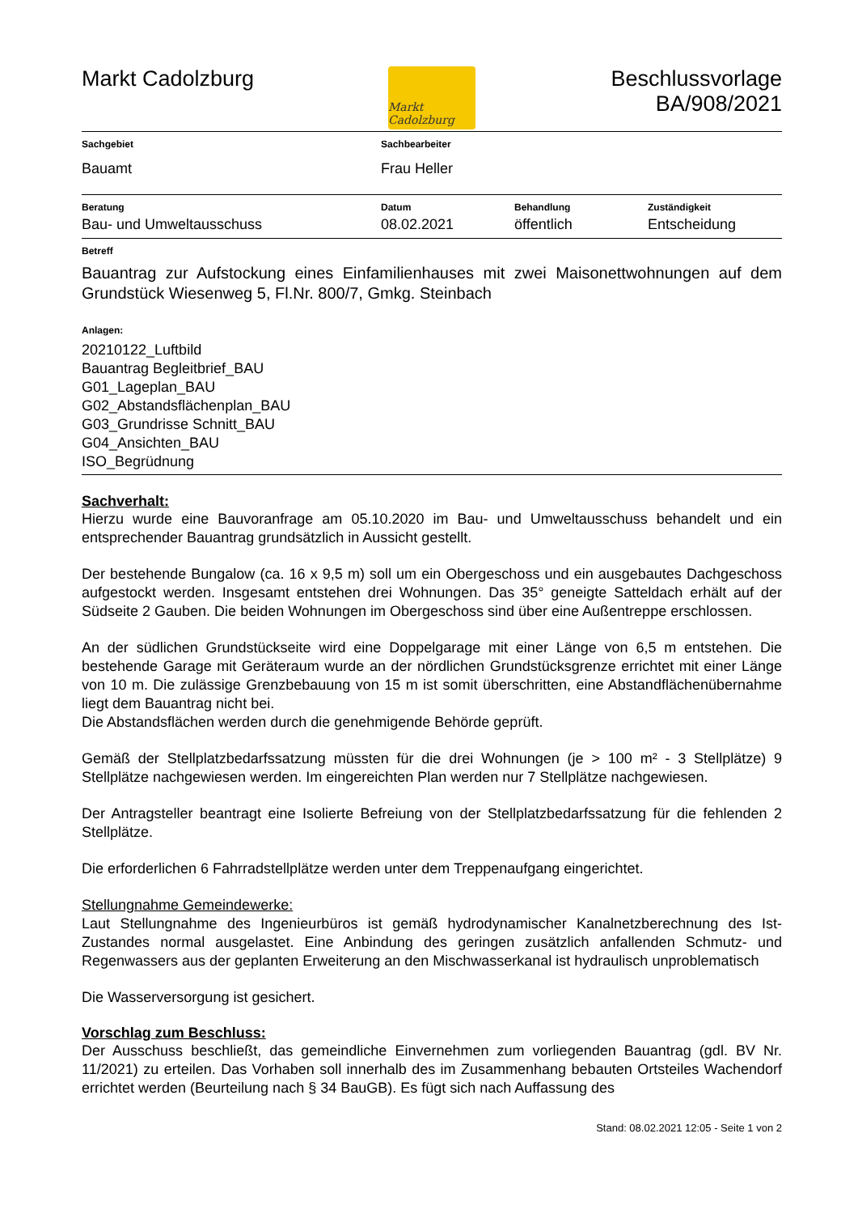Markt Cadolzburg
Markt Cadolzburg
Beschlussvorlage
BA/908/2021
| Sachgebiet | Sachbearbeiter |
| --- | --- |
| Bauamt | Frau Heller |
| Beratung | Datum | Behandlung | Zuständigkeit |
| --- | --- | --- | --- |
| Bau- und Umweltausschuss | 08.02.2021 | öffentlich | Entscheidung |
Betreff
Bauantrag zur Aufstockung eines Einfamilienhauses mit zwei Maisonettwohnungen auf dem Grundstück Wiesenweg 5, Fl.Nr. 800/7, Gmkg. Steinbach
Anlagen:
20210122_Luftbild
Bauantrag Begleitbrief_BAU
G01_Lageplan_BAU
G02_Abstandsflächenplan_BAU
G03_Grundrisse Schnitt_BAU
G04_Ansichten_BAU
ISO_Begrüdnung
Sachverhalt:
Hierzu wurde eine Bauvoranfrage am 05.10.2020 im Bau- und Umweltausschuss behandelt und ein entsprechender Bauantrag grundsätzlich in Aussicht gestellt.
Der bestehende Bungalow (ca. 16 x 9,5 m) soll um ein Obergeschoss und ein ausgebautes Dachgeschoss aufgestockt werden. Insgesamt entstehen drei Wohnungen. Das 35° geneigte Satteldach erhält auf der Südseite 2 Gauben. Die beiden Wohnungen im Obergeschoss sind über eine Außentreppe erschlossen.
An der südlichen Grundstückseite wird eine Doppelgarage mit einer Länge von 6,5 m entstehen. Die bestehende Garage mit Geräteraum wurde an der nördlichen Grundstücksgrenze errichtet mit einer Länge von 10 m. Die zulässige Grenzbebauung von 15 m ist somit überschritten, eine Abstandflächenübernahme liegt dem Bauantrag nicht bei.
Die Abstandsflächen werden durch die genehmigende Behörde geprüft.
Gemäß der Stellplatzbedarfssatzung müssten für die drei Wohnungen (je > 100 m² - 3 Stellplätze) 9 Stellplätze nachgewiesen werden. Im eingereichten Plan werden nur 7 Stellplätze nachgewiesen.
Der Antragsteller beantragt eine Isolierte Befreiung von der Stellplatzbedarfssatzung für die fehlenden 2 Stellplätze.
Die erforderlichen 6 Fahrradstellplätze werden unter dem Treppenaufgang eingerichtet.
Stellungnahme Gemeindewerke:
Laut Stellungnahme des Ingenieurbüros ist gemäß hydrodynamischer Kanalnetzberechnung des Ist-Zustandes normal ausgelastet. Eine Anbindung des geringen zusätzlich anfallenden Schmutz- und Regenwassers aus der geplanten Erweiterung an den Mischwasserkanal ist hydraulisch unproblematisch
Die Wasserversorgung ist gesichert.
Vorschlag zum Beschluss:
Der Ausschuss beschließt, das gemeindliche Einvernehmen zum vorliegenden Bauantrag (gdl. BV Nr. 11/2021) zu erteilen. Das Vorhaben soll innerhalb des im Zusammenhang bebauten Ortsteiles Wachendorf errichtet werden (Beurteilung nach § 34 BauGB). Es fügt sich nach Auffassung des
Stand: 08.02.2021 12:05 - Seite 1 von 2